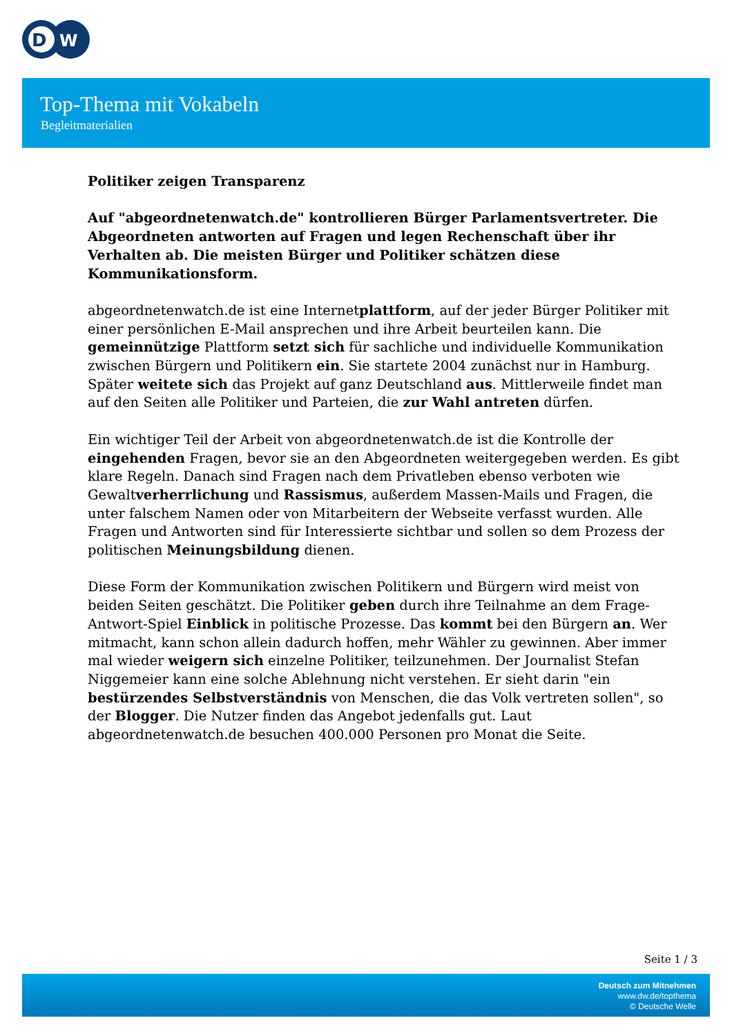D
W
Top-Thema mit Vokabeln
Begleitmaterialien
Politiker zeigen Transparenz
Auf "abgeordnetenwatch.de" kontrollieren Bürger Parlamentsvertreter. Die Abgeordneten antworten auf Fragen und legen Rechenschaft über ihr Verhalten ab. Die meisten Bürger und Politiker schätzen diese Kommunikationsform.
abgeordnetenwatch.de ist eine Internetplattform, auf der jeder Bürger Politiker mit einer persönlichen E-Mail ansprechen und ihre Arbeit beurteilen kann. Die gemeinnützige Plattform setzt sich für sachliche und individuelle Kommunikation zwischen Bürgern und Politikern ein. Sie startete 2004 zunächst nur in Hamburg. Später weitete sich das Projekt auf ganz Deutschland aus. Mittlerweile findet man auf den Seiten alle Politiker und Parteien, die zur Wahl antreten dürfen.
Ein wichtiger Teil der Arbeit von abgeordnetenwatch.de ist die Kontrolle der eingehenden Fragen, bevor sie an den Abgeordneten weitergegeben werden. Es gibt klare Regeln. Danach sind Fragen nach dem Privatleben ebenso verboten wie Gewaltverherrlichung und Rassismus, außerdem Massen-Mails und Fragen, die unter falschem Namen oder von Mitarbeitern der Webseite verfasst wurden. Alle Fragen und Antworten sind für Interessierte sichtbar und sollen so dem Prozess der politischen Meinungsbildung dienen.
Diese Form der Kommunikation zwischen Politikern und Bürgern wird meist von beiden Seiten geschätzt. Die Politiker geben durch ihre Teilnahme an dem Frage-Antwort-Spiel Einblick in politische Prozesse. Das kommt bei den Bürgern an. Wer mitmacht, kann schon allein dadurch hoffen, mehr Wähler zu gewinnen. Aber immer mal wieder weigern sich einzelne Politiker, teilzunehmen. Der Journalist Stefan Niggemeier kann eine solche Ablehnung nicht verstehen. Er sieht darin "ein bestürzendes Selbstverständnis von Menschen, die das Volk vertreten sollen", so der Blogger. Die Nutzer finden das Angebot jedenfalls gut. Laut abgeordnetenwatch.de besuchen 400.000 Personen pro Monat die Seite.
Seite 1 / 3
Deutsch zum Mitnehmen
www.dw.de/topthema
© Deutsche Welle